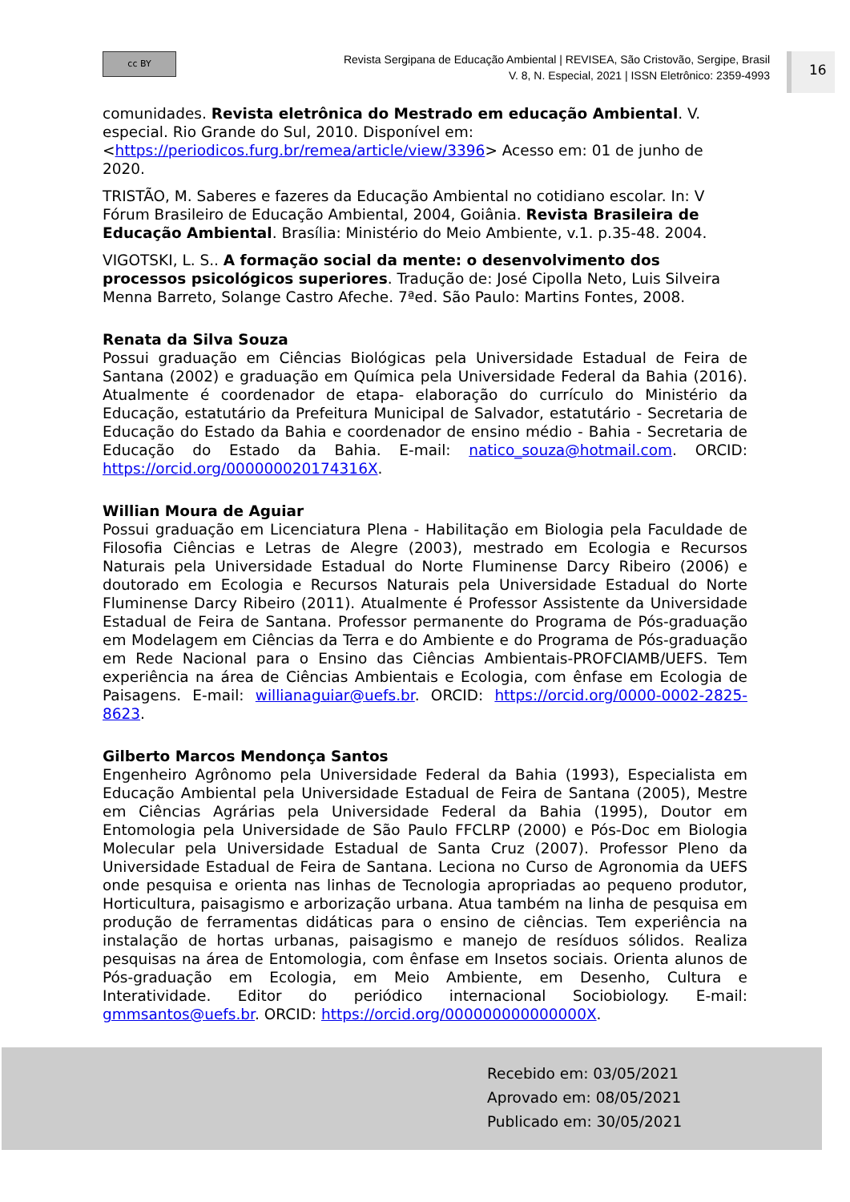cc BY
Revista Sergipana de Educação Ambiental | REVISEA, São Cristovão, Sergipe, Brasil
V. 8, N. Especial, 2021 | ISSN Eletrônico: 2359-4993
16
comunidades. Revista eletrônica do Mestrado em educação Ambiental. V. especial. Rio Grande do Sul, 2010. Disponível em: <https://periodicos.furg.br/remea/article/view/3396> Acesso em: 01 de junho de 2020.
TRISTÃO, M. Saberes e fazeres da Educação Ambiental no cotidiano escolar. In: V Fórum Brasileiro de Educação Ambiental, 2004, Goiânia. Revista Brasileira de Educação Ambiental. Brasília: Ministério do Meio Ambiente, v.1. p.35-48. 2004.
VIGOTSKI, L. S.. A formação social da mente: o desenvolvimento dos processos psicológicos superiores. Tradução de: José Cipolla Neto, Luis Silveira Menna Barreto, Solange Castro Afeche. 7ªed. São Paulo: Martins Fontes, 2008.
Renata da Silva Souza
Possui graduação em Ciências Biológicas pela Universidade Estadual de Feira de Santana (2002) e graduação em Química pela Universidade Federal da Bahia (2016). Atualmente é coordenador de etapa- elaboração do currículo do Ministério da Educação, estatutário da Prefeitura Municipal de Salvador, estatutário - Secretaria de Educação do Estado da Bahia e coordenador de ensino médio - Bahia - Secretaria de Educação do Estado da Bahia. E-mail: natico_souza@hotmail.com. ORCID: https://orcid.org/000000020174316X.
Willian Moura de Aguiar
Possui graduação em Licenciatura Plena - Habilitação em Biologia pela Faculdade de Filosofia Ciências e Letras de Alegre (2003), mestrado em Ecologia e Recursos Naturais pela Universidade Estadual do Norte Fluminense Darcy Ribeiro (2006) e doutorado em Ecologia e Recursos Naturais pela Universidade Estadual do Norte Fluminense Darcy Ribeiro (2011). Atualmente é Professor Assistente da Universidade Estadual de Feira de Santana. Professor permanente do Programa de Pós-graduação em Modelagem em Ciências da Terra e do Ambiente e do Programa de Pós-graduação em Rede Nacional para o Ensino das Ciências Ambientais-PROFCIAMB/UEFS. Tem experiência na área de Ciências Ambientais e Ecologia, com ênfase em Ecologia de Paisagens. E-mail: willianaguiar@uefs.br. ORCID: https://orcid.org/0000-0002-2825-8623.
Gilberto Marcos Mendonça Santos
Engenheiro Agrônomo pela Universidade Federal da Bahia (1993), Especialista em Educação Ambiental pela Universidade Estadual de Feira de Santana (2005), Mestre em Ciências Agrárias pela Universidade Federal da Bahia (1995), Doutor em Entomologia pela Universidade de São Paulo FFCLRP (2000) e Pós-Doc em Biologia Molecular pela Universidade Estadual de Santa Cruz (2007). Professor Pleno da Universidade Estadual de Feira de Santana. Leciona no Curso de Agronomia da UEFS onde pesquisa e orienta nas linhas de Tecnologia apropriadas ao pequeno produtor, Horticultura, paisagismo e arborização urbana. Atua também na linha de pesquisa em produção de ferramentas didáticas para o ensino de ciências. Tem experiência na instalação de hortas urbanas, paisagismo e manejo de resíduos sólidos. Realiza pesquisas na área de Entomologia, com ênfase em Insetos sociais. Orienta alunos de Pós-graduação em Ecologia, em Meio Ambiente, em Desenho, Cultura e Interatividade. Editor do periódico internacional Sociobiology. E-mail: gmmsantos@uefs.br. ORCID: https://orcid.org/000000000000000X.
Recebido em: 03/05/2021
Aprovado em: 08/05/2021
Publicado em: 30/05/2021